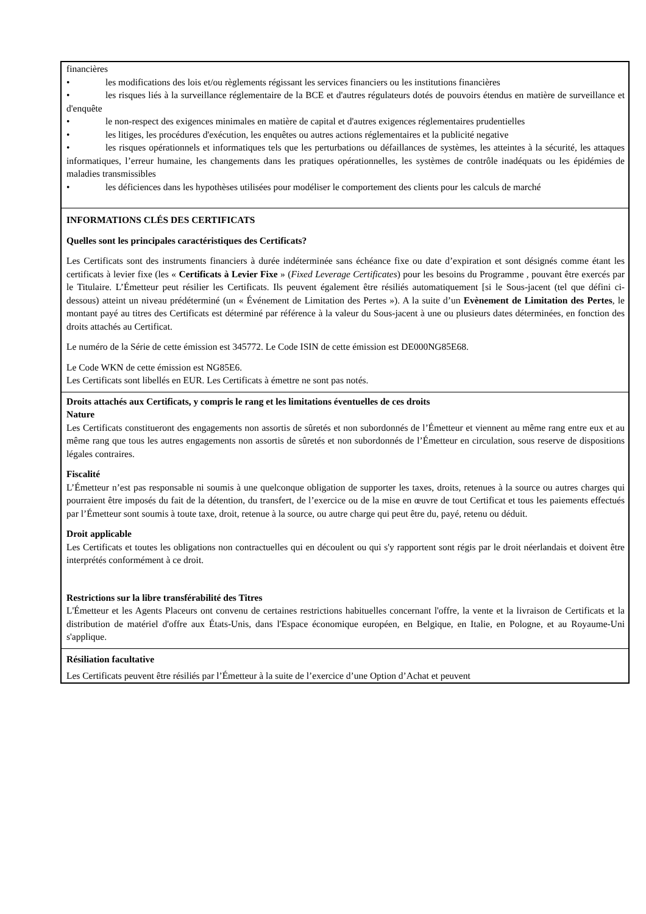financières
• les modifications des lois et/ou règlements régissant les services financiers ou les institutions financières
• les risques liés à la surveillance réglementaire de la BCE et d'autres régulateurs dotés de pouvoirs étendus en matière de surveillance et d'enquête
• le non-respect des exigences minimales en matière de capital et d'autres exigences réglementaires prudentielles
• les litiges, les procédures d'exécution, les enquêtes ou autres actions réglementaires et la publicité negative
• les risques opérationnels et informatiques tels que les perturbations ou défaillances de systèmes, les atteintes à la sécurité, les attaques informatiques, l’erreur humaine, les changements dans les pratiques opérationnelles, les systèmes de contrôle inadéquats ou les épidémies de maladies transmissibles
• les déficiences dans les hypothèses utilisées pour modéliser le comportement des clients pour les calculs de marché
INFORMATIONS CLÉS DES CERTIFICATS
Quelles sont les principales caractéristiques des Certificats?
Les Certificats sont des instruments financiers à durée indéterminée sans échéance fixe ou date d’expiration et sont désignés comme étant les certificats à levier fixe (les « Certificats à Levier Fixe » (Fixed Leverage Certificates) pour les besoins du Programme , pouvant être exercés par le Titulaire. L’Émetteur peut résilier les Certificats. Ils peuvent également être résiliés automatiquement [si le Sous-jacent (tel que défini ci-dessous) atteint un niveau prédéterminé (un « Événement de Limitation des Pertes »). A la suite d’un Evènement de Limitation des Pertes, le montant payé au titres des Certificats est déterminé par référence à la valeur du Sous-jacent à une ou plusieurs dates déterminées, en fonction des droits attachés au Certificat.
Le numéro de la Série de cette émission est 345772. Le Code ISIN de cette émission est DE000NG85E68.
Le Code WKN de cette émission est NG85E6.
Les Certificats sont libellés en EUR. Les Certificats à émettre ne sont pas notés.
Droits attachés aux Certificats, y compris le rang et les limitations éventuelles de ces droits
Nature
Les Certificats constitueront des engagements non assortis de sûretés et non subordonnés de l’Émetteur et viennent au même rang entre eux et au même rang que tous les autres engagements non assortis de sûretés et non subordonnés de l’Émetteur en circulation, sous reserve de dispositions légales contraires.
Fiscalité
L’Émetteur n’est pas responsable ni soumis à une quelconque obligation de supporter les taxes, droits, retenues à la source ou autres charges qui pourraient être imposés du fait de la détention, du transfert, de l’exercice ou de la mise en œuvre de tout Certificat et tous les paiements effectués par l’Émetteur sont soumis à toute taxe, droit, retenue à la source, ou autre charge qui peut être du, payé, retenu ou déduit.
Droit applicable
Les Certificats et toutes les obligations non contractuelles qui en découlent ou qui s'y rapportent sont régis par le droit néerlandais et doivent être interprétés conformément à ce droit.
Restrictions sur la libre transférabilité des Titres
L'Émetteur et les Agents Placeurs ont convenu de certaines restrictions habituelles concernant l'offre, la vente et la livraison de Certificats et la distribution de matériel d'offre aux États-Unis, dans l'Espace économique européen, en Belgique, en Italie, en Pologne, et au Royaume-Uni s'applique.
Résiliation facultative
Les Certificats peuvent être résiliés par l’Émetteur à la suite de l’exercice d’une Option d’Achat et peuvent